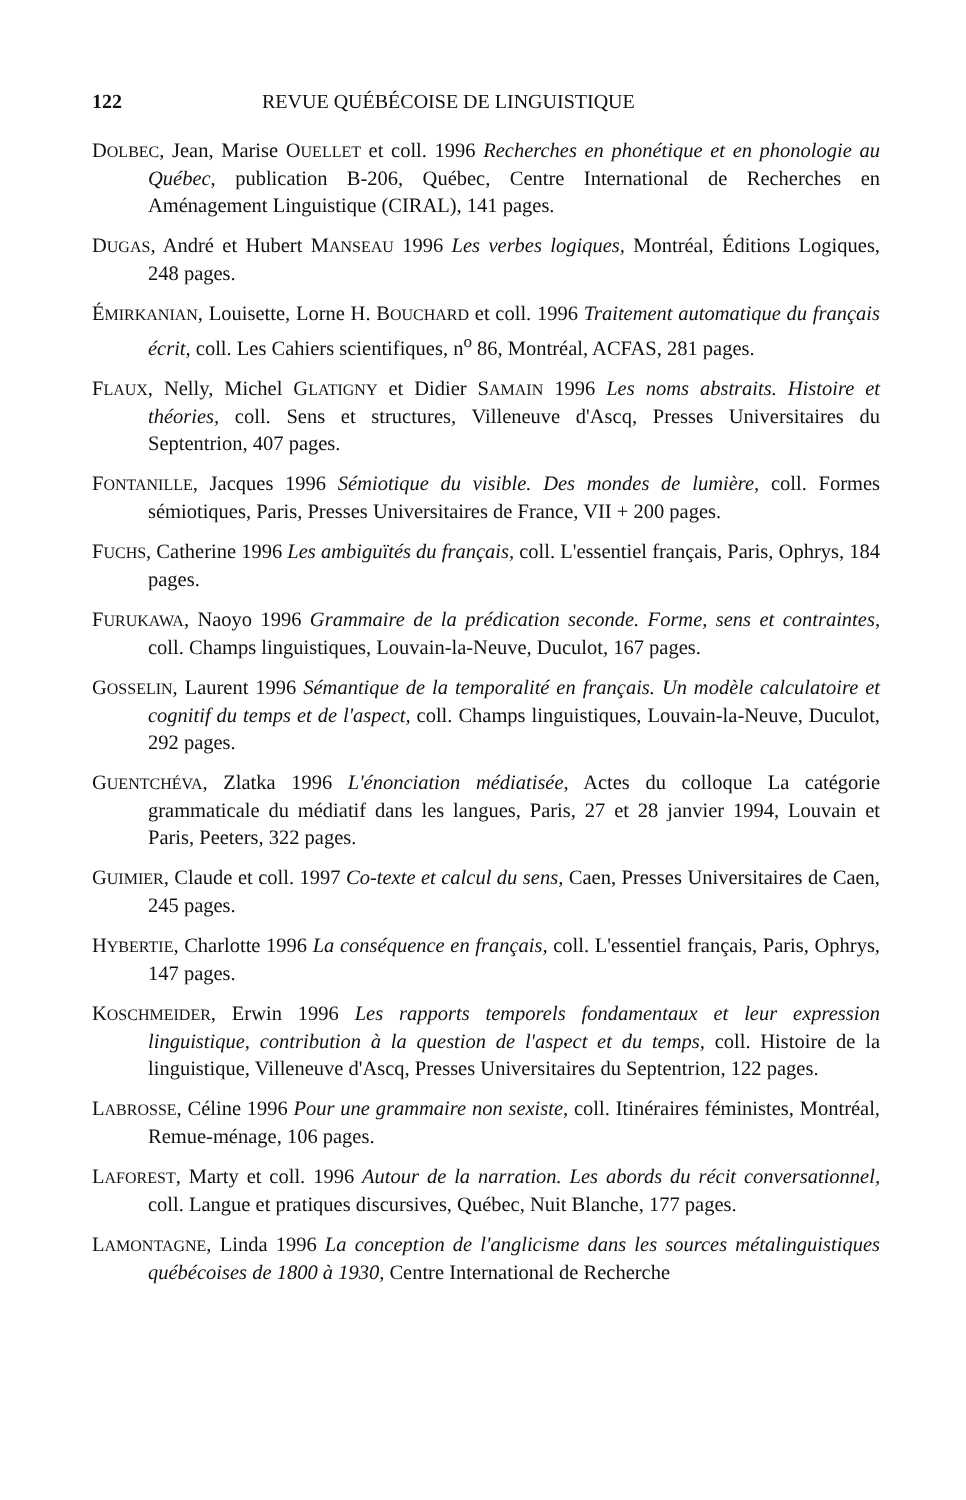122 REVUE QUÉBÉCOISE DE LINGUISTIQUE
DOLBEC, Jean, Marise OUELLET et coll. 1996 Recherches en phonétique et en phonologie au Québec, publication B-206, Québec, Centre International de Recherches en Aménagement Linguistique (CIRAL), 141 pages.
DUGAS, André et Hubert MANSEAU 1996 Les verbes logiques, Montréal, Éditions Logiques, 248 pages.
ÉMIRKANIAN, Louisette, Lorne H. BOUCHARD et coll. 1996 Traitement automatique du français écrit, coll. Les Cahiers scientifiques, n<sup>o</sup> 86, Montréal, ACFAS, 281 pages.
FLAUX, Nelly, Michel GLATIGNY et Didier SAMAIN 1996 Les noms abstraits. Histoire et théories, coll. Sens et structures, Villeneuve d'Ascq, Presses Universitaires du Septentrion, 407 pages.
FONTANILLE, Jacques 1996 Sémiotique du visible. Des mondes de lumière, coll. Formes sémiotiques, Paris, Presses Universitaires de France, VII + 200 pages.
FUCHS, Catherine 1996 Les ambiguïtés du français, coll. L'essentiel français, Paris, Ophrys, 184 pages.
FURUKAWA, Naoyo 1996 Grammaire de la prédication seconde. Forme, sens et contraintes, coll. Champs linguistiques, Louvain-la-Neuve, Duculot, 167 pages.
GOSSELIN, Laurent 1996 Sémantique de la temporalité en français. Un modèle calculatoire et cognitif du temps et de l'aspect, coll. Champs linguistiques, Louvain-la-Neuve, Duculot, 292 pages.
GUENTCHÉVA, Zlatka 1996 L'énonciation médiatisée, Actes du colloque La catégorie grammaticale du médiatif dans les langues, Paris, 27 et 28 janvier 1994, Louvain et Paris, Peeters, 322 pages.
GUIMIER, Claude et coll. 1997 Co-texte et calcul du sens, Caen, Presses Universitaires de Caen, 245 pages.
HYBERTIE, Charlotte 1996 La conséquence en français, coll. L'essentiel français, Paris, Ophrys, 147 pages.
KOSCHMEIDER, Erwin 1996 Les rapports temporels fondamentaux et leur expression linguistique, contribution à la question de l'aspect et du temps, coll. Histoire de la linguistique, Villeneuve d'Ascq, Presses Universitaires du Septentrion, 122 pages.
LABROSSE, Céline 1996 Pour une grammaire non sexiste, coll. Itinéraires féministes, Montréal, Remue-ménage, 106 pages.
LAFOREST, Marty et coll. 1996 Autour de la narration. Les abords du récit conversationnel, coll. Langue et pratiques discursives, Québec, Nuit Blanche, 177 pages.
LAMONTAGNE, Linda 1996 La conception de l'anglicisme dans les sources métalinguistiques québécoises de 1800 à 1930, Centre International de Recherche